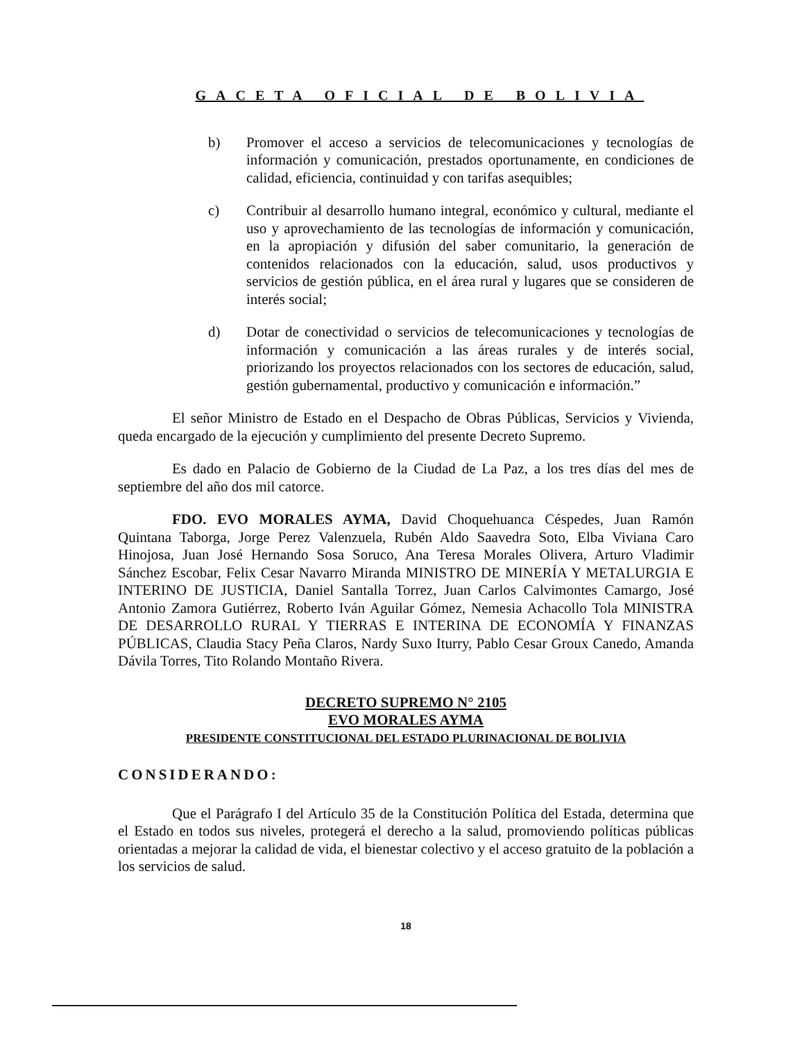GACETA OFICIAL DE BOLIVIA
b) Promover el acceso a servicios de telecomunicaciones y tecnologías de información y comunicación, prestados oportunamente, en condiciones de calidad, eficiencia, continuidad y con tarifas asequibles;
c) Contribuir al desarrollo humano integral, económico y cultural, mediante el uso y aprovechamiento de las tecnologías de información y comunicación, en la apropiación y difusión del saber comunitario, la generación de contenidos relacionados con la educación, salud, usos productivos y servicios de gestión pública, en el área rural y lugares que se consideren de interés social;
d) Dotar de conectividad o servicios de telecomunicaciones y tecnologías de información y comunicación a las áreas rurales y de interés social, priorizando los proyectos relacionados con los sectores de educación, salud, gestión gubernamental, productivo y comunicación e información.”
El señor Ministro de Estado en el Despacho de Obras Públicas, Servicios y Vivienda, queda encargado de la ejecución y cumplimiento del presente Decreto Supremo.
Es dado en Palacio de Gobierno de la Ciudad de La Paz, a los tres días del mes de septiembre del año dos mil catorce.
FDO. EVO MORALES AYMA, David Choquehuanca Céspedes, Juan Ramón Quintana Taborga, Jorge Perez Valenzuela, Rubén Aldo Saavedra Soto, Elba Viviana Caro Hinojosa, Juan José Hernando Sosa Soruco, Ana Teresa Morales Olivera, Arturo Vladimir Sánchez Escobar, Felix Cesar Navarro Miranda MINISTRO DE MINERÍA Y METALURGIA E INTERINO DE JUSTICIA, Daniel Santalla Torrez, Juan Carlos Calvimontes Camargo, José Antonio Zamora Gutiérrez, Roberto Iván Aguilar Gómez, Nemesia Achacollo Tola MINISTRA DE DESARROLLO RURAL Y TIERRAS E INTERINA DE ECONOMÍA Y FINANZAS PÚBLICAS, Claudia Stacy Peña Claros, Nardy Suxo Iturry, Pablo Cesar Groux Canedo, Amanda Dávila Torres, Tito Rolando Montaño Rivera.
DECRETO SUPREMO N° 2105
EVO MORALES AYMA
PRESIDENTE CONSTITUCIONAL DEL ESTADO PLURINACIONAL DE BOLIVIA
CONSIDERANDO:
Que el Parágrafo I del Artículo 35 de la Constitución Política del Estada, determina que el Estado en todos sus niveles, protegerá el derecho a la salud, promoviendo políticas públicas orientadas a mejorar la calidad de vida, el bienestar colectivo y el acceso gratuito de la población a los servicios de salud.
18